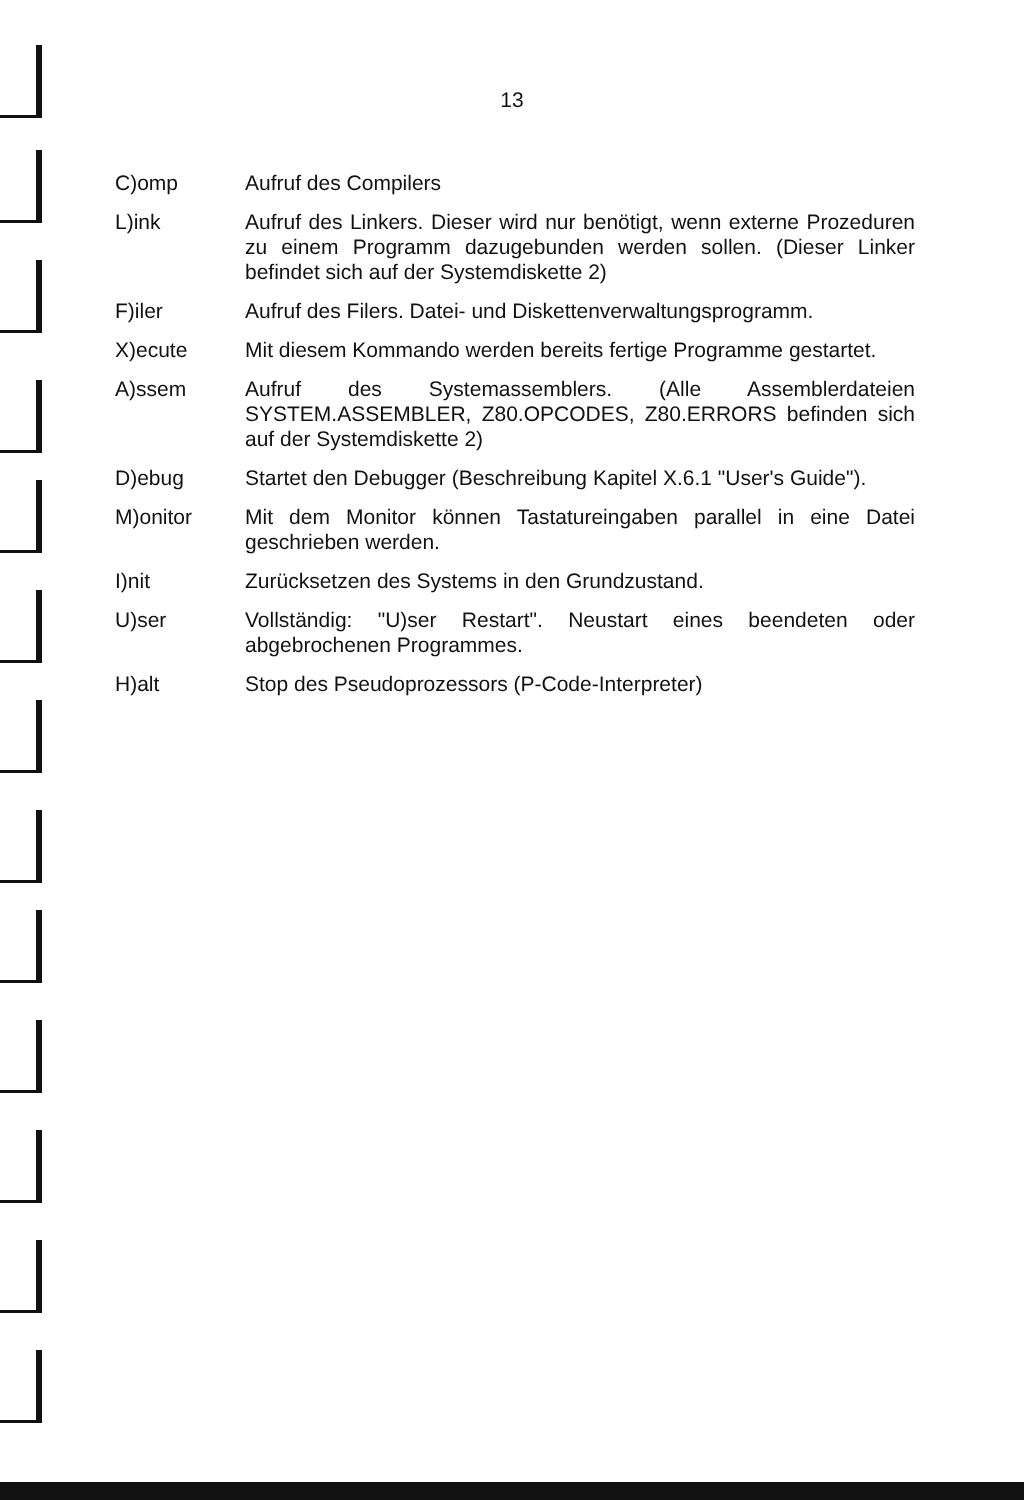13
C)omp Aufruf des Compilers
L)ink Aufruf des Linkers. Dieser wird nur benötigt, wenn externe Prozeduren zu einem Programm dazugebunden werden sollen. (Dieser Linker befindet sich auf der Systemdiskette 2)
F)iler Aufruf des Filers. Datei- und Diskettenverwaltungsprogramm.
X)ecute Mit diesem Kommando werden bereits fertige Programme gestartet.
A)ssem Aufruf des Systemassemblers. (Alle Assemblerdateien SYSTEM.ASSEMBLER, Z80.OPCODES, Z80.ERRORS befinden sich auf der Systemdiskette 2)
D)ebug Startet den Debugger (Beschreibung Kapitel X.6.1 "User's Guide").
M)onitor Mit dem Monitor können Tastatureingaben parallel in eine Datei geschrieben werden.
I)nit Zurücksetzen des Systems in den Grundzustand.
U)ser Vollständig: "U)ser Restart". Neustart eines beendeten oder abgebrochenen Programmes.
H)alt Stop des Pseudoprozessors (P-Code-Interpreter)